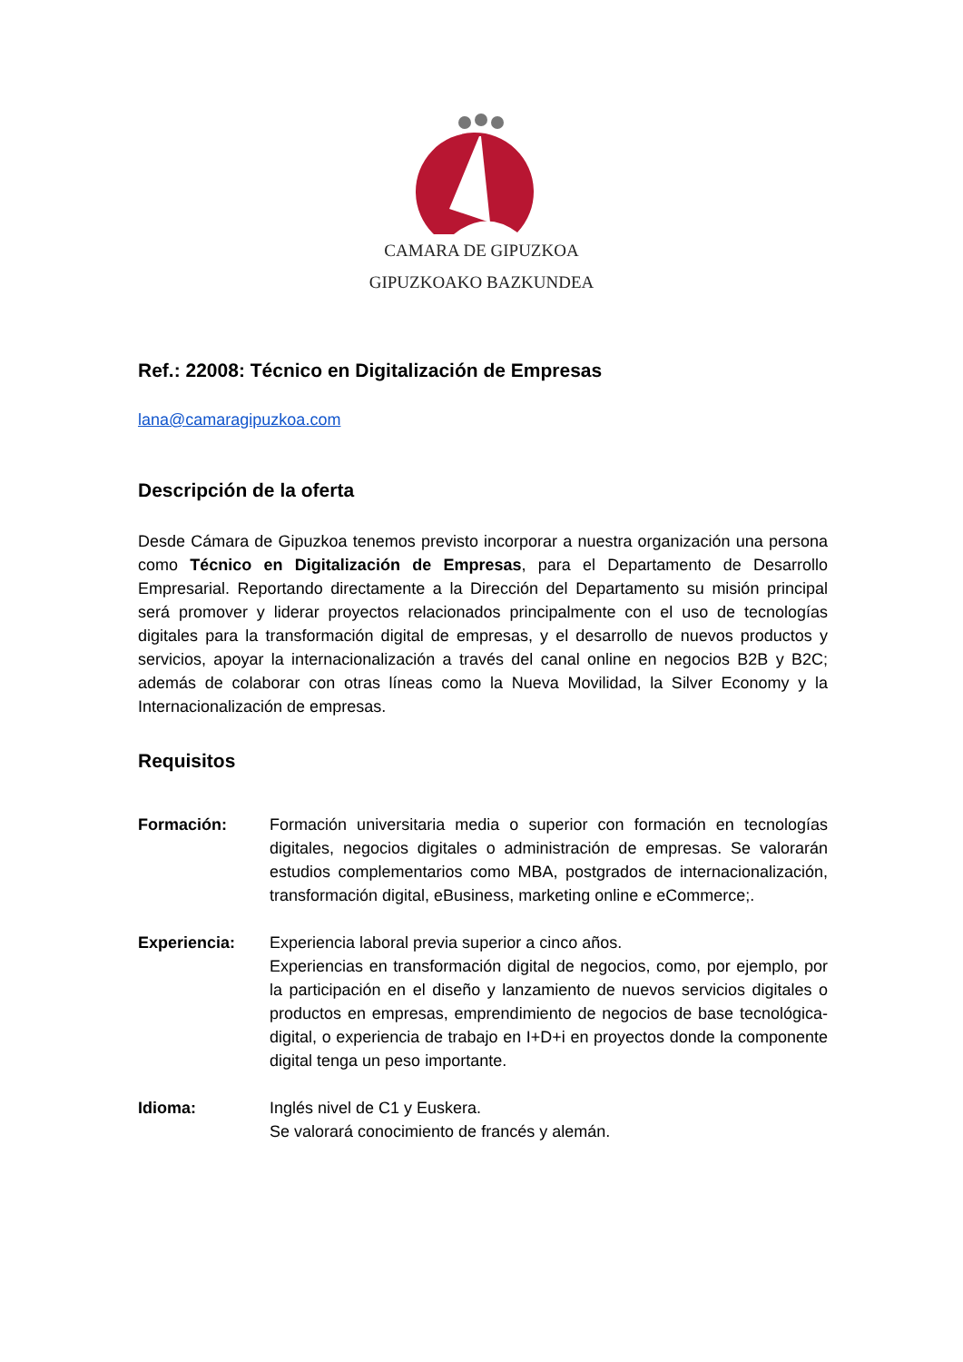CAMARA DE GIPUZKOA
GIPUZKOAKO BAZKUNDEA
Ref.: 22008: Técnico en Digitalización de Empresas
lana@camaragipuzkoa.com
Descripción de la oferta
Desde Cámara de Gipuzkoa tenemos previsto incorporar a nuestra organización una persona como Técnico en Digitalización de Empresas, para el Departamento de Desarrollo Empresarial. Reportando directamente a la Dirección del Departamento su misión principal será promover y liderar proyectos relacionados principalmente con el uso de tecnologías digitales para la transformación digital de empresas, y el desarrollo de nuevos productos y servicios, apoyar la internacionalización a través del canal online en negocios B2B y B2C; además de colaborar con otras líneas como la Nueva Movilidad, la Silver Economy y la Internacionalización de empresas.
Requisitos
Formación: Formación universitaria media o superior con formación en tecnologías digitales, negocios digitales o administración de empresas. Se valorarán estudios complementarios como MBA, postgrados de internacionalización, transformación digital, eBusiness, marketing online e eCommerce;.
Experiencia: Experiencia laboral previa superior a cinco años.
Experiencias en transformación digital de negocios, como, por ejemplo, por la participación en el diseño y lanzamiento de nuevos servicios digitales o productos en empresas, emprendimiento de negocios de base tecnológica-digital, o experiencia de trabajo en I+D+i en proyectos donde la componente digital tenga un peso importante.
Idioma: Inglés nivel de C1 y Euskera.
Se valorará conocimiento de francés y alemán.